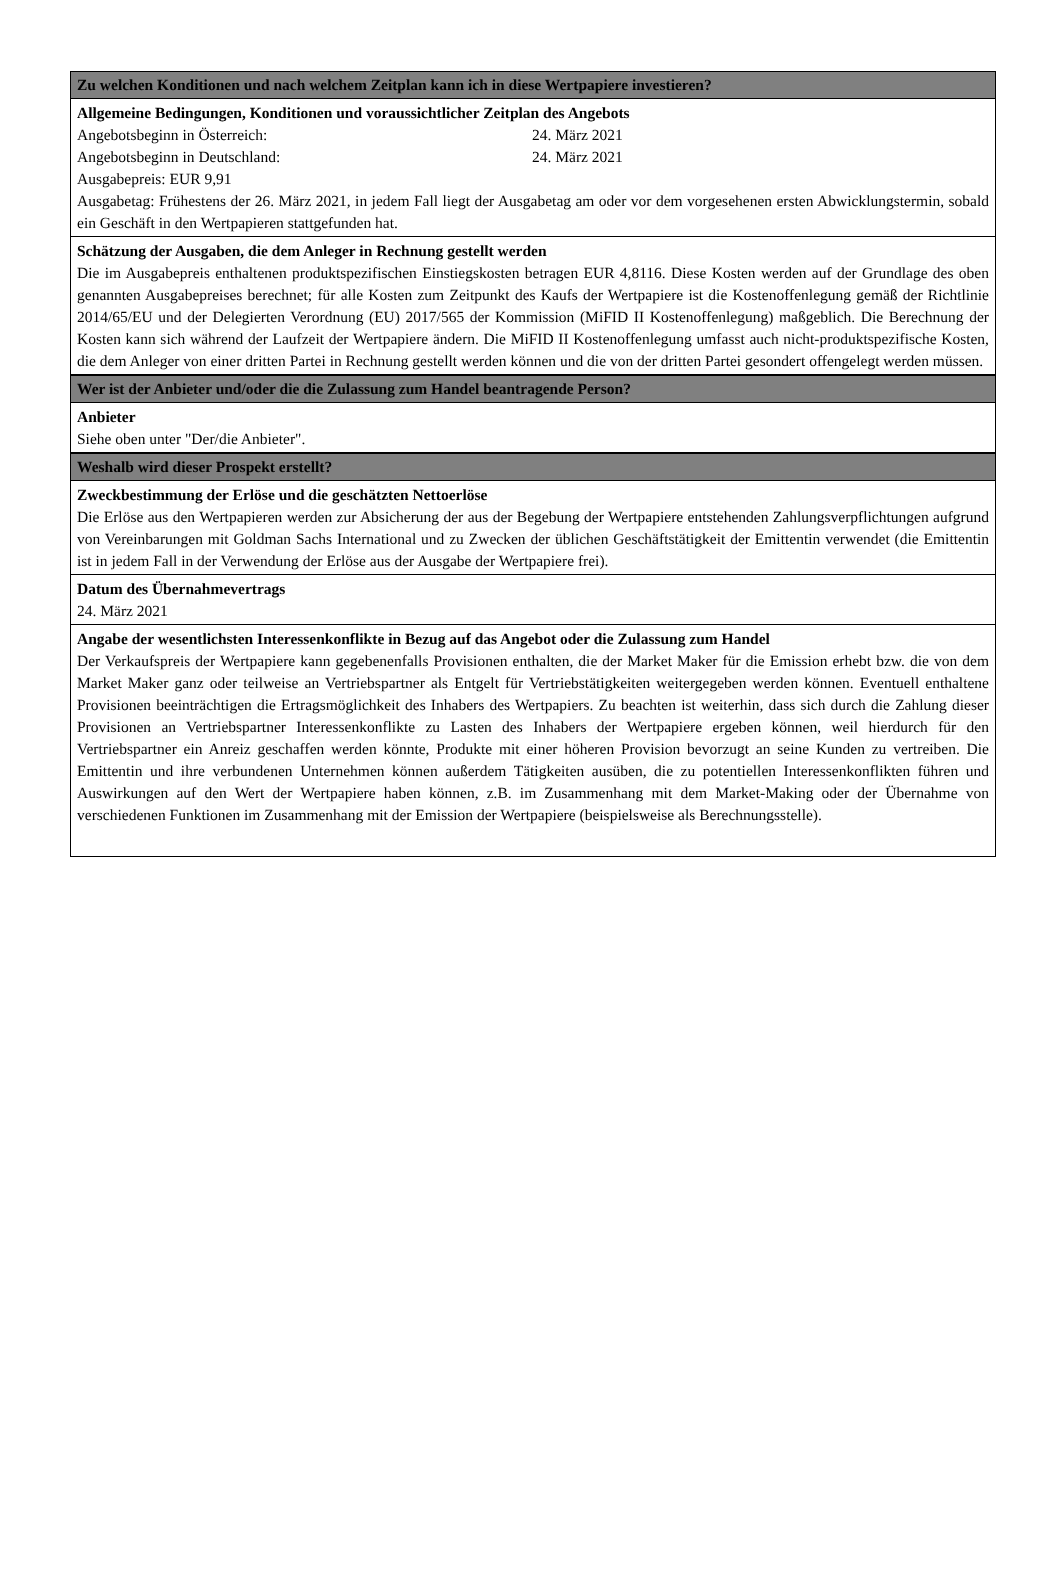Zu welchen Konditionen und nach welchem Zeitplan kann ich in diese Wertpapiere investieren?
Allgemeine Bedingungen, Konditionen und voraussichtlicher Zeitplan des Angebots
Angebotsbeginn in Österreich: 24. März 2021
Angebotsbeginn in Deutschland: 24. März 2021
Ausgabepreis: EUR 9,91
Ausgabetag: Frühestens der 26. März 2021, in jedem Fall liegt der Ausgabetag am oder vor dem vorgesehenen ersten Abwicklungstermin, sobald ein Geschäft in den Wertpapieren stattgefunden hat.
Schätzung der Ausgaben, die dem Anleger in Rechnung gestellt werden
Die im Ausgabepreis enthaltenen produktspezifischen Einstiegskosten betragen EUR 4,8116. Diese Kosten werden auf der Grundlage des oben genannten Ausgabepreises berechnet; für alle Kosten zum Zeitpunkt des Kaufs der Wertpapiere ist die Kostenoffenlegung gemäß der Richtlinie 2014/65/EU und der Delegierten Verordnung (EU) 2017/565 der Kommission (MiFID II Kostenoffenlegung) maßgeblich. Die Berechnung der Kosten kann sich während der Laufzeit der Wertpapiere ändern. Die MiFID II Kostenoffenlegung umfasst auch nicht-produktspezifische Kosten, die dem Anleger von einer dritten Partei in Rechnung gestellt werden können und die von der dritten Partei gesondert offengelegt werden müssen.
Wer ist der Anbieter und/oder die die Zulassung zum Handel beantragende Person?
Anbieter
Siehe oben unter "Der/die Anbieter".
Weshalb wird dieser Prospekt erstellt?
Zweckbestimmung der Erlöse und die geschätzten Nettoerlöse
Die Erlöse aus den Wertpapieren werden zur Absicherung der aus der Begebung der Wertpapiere entstehenden Zahlungsverpflichtungen aufgrund von Vereinbarungen mit Goldman Sachs International und zu Zwecken der üblichen Geschäftstätigkeit der Emittentin verwendet (die Emittentin ist in jedem Fall in der Verwendung der Erlöse aus der Ausgabe der Wertpapiere frei).
Datum des Übernahmevertrags
24. März 2021
Angabe der wesentlichsten Interessenkonflikte in Bezug auf das Angebot oder die Zulassung zum Handel
Der Verkaufspreis der Wertpapiere kann gegebenenfalls Provisionen enthalten, die der Market Maker für die Emission erhebt bzw. die von dem Market Maker ganz oder teilweise an Vertriebspartner als Entgelt für Vertriebstätigkeiten weitergegeben werden können. Eventuell enthaltene Provisionen beeinträchtigen die Ertragsmöglichkeit des Inhabers des Wertpapiers. Zu beachten ist weiterhin, dass sich durch die Zahlung dieser Provisionen an Vertriebspartner Interessenkonflikte zu Lasten des Inhabers der Wertpapiere ergeben können, weil hierdurch für den Vertriebspartner ein Anreiz geschaffen werden könnte, Produkte mit einer höheren Provision bevorzugt an seine Kunden zu vertreiben. Die Emittentin und ihre verbundenen Unternehmen können außerdem Tätigkeiten ausüben, die zu potentiellen Interessenkonflikten führen und Auswirkungen auf den Wert der Wertpapiere haben können, z.B. im Zusammenhang mit dem Market-Making oder der Übernahme von verschiedenen Funktionen im Zusammenhang mit der Emission der Wertpapiere (beispielsweise als Berechnungsstelle).